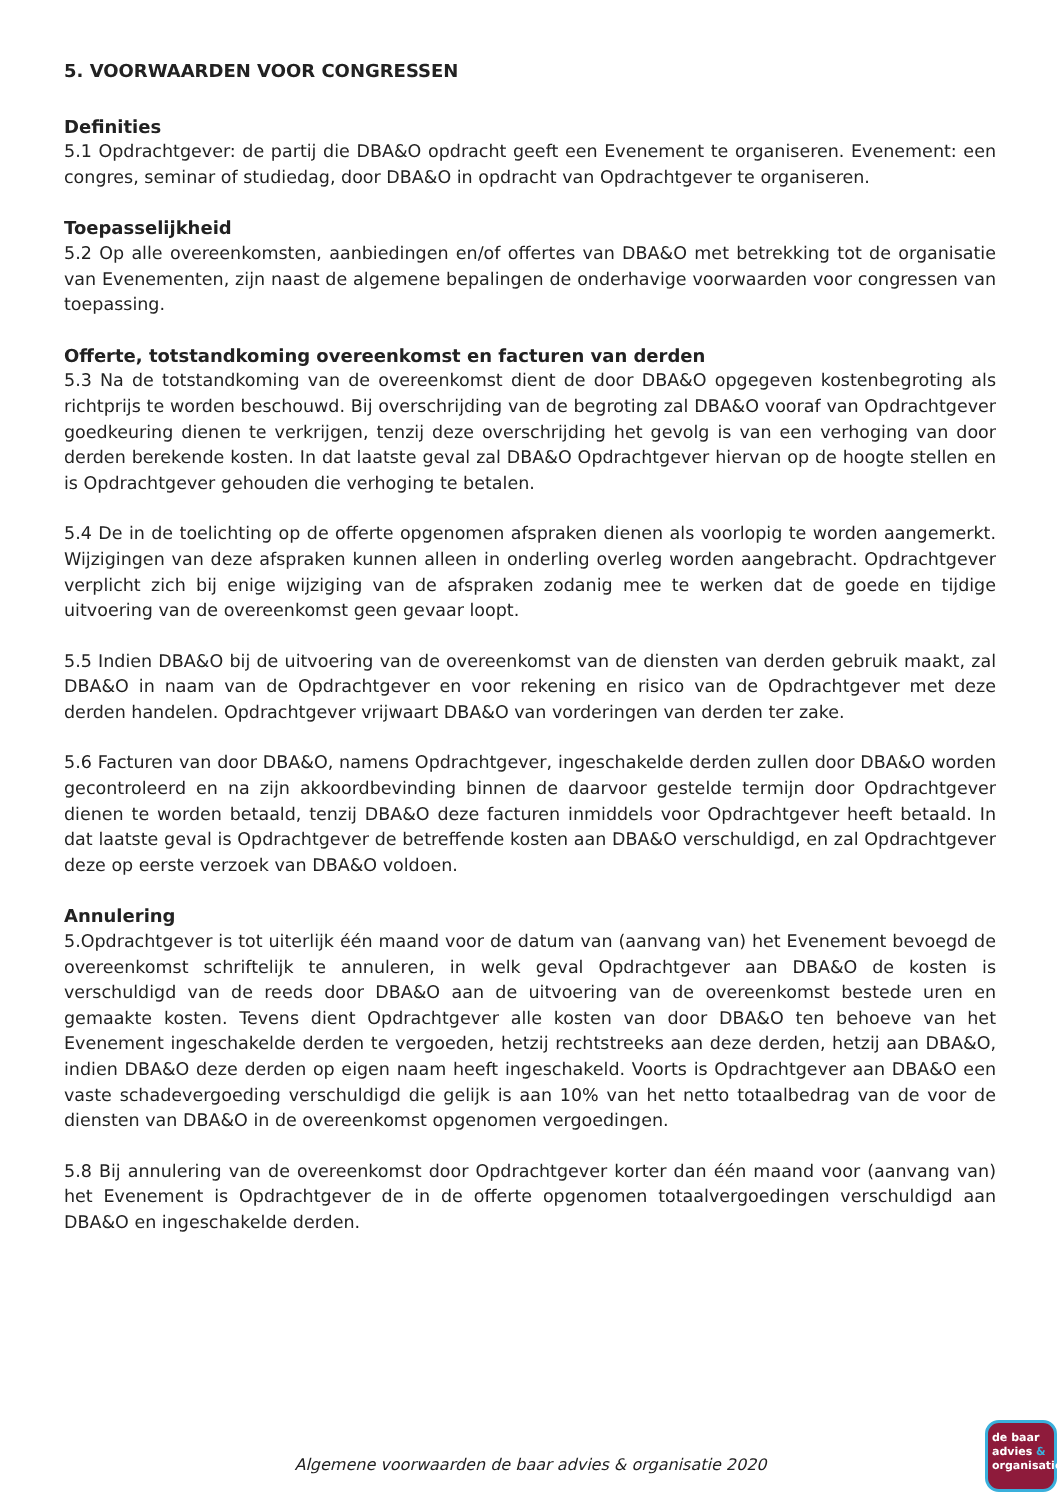5. VOORWAARDEN VOOR CONGRESSEN
Definities
5.1 Opdrachtgever: de partij die DBA&O opdracht geeft een Evenement te organiseren. Evenement: een congres, seminar of studiedag, door DBA&O in opdracht van Opdrachtgever te organiseren.
Toepasselijkheid
5.2 Op alle overeenkomsten, aanbiedingen en/of offertes van DBA&O met betrekking tot de organisatie van Evenementen, zijn naast de algemene bepalingen de onderhavige voorwaarden voor congressen van toepassing.
Offerte, totstandkoming overeenkomst en facturen van derden
5.3 Na de totstandkoming van de overeenkomst dient de door DBA&O opgegeven kostenbegroting als richtprijs te worden beschouwd. Bij overschrijding van de begroting zal DBA&O vooraf van Opdrachtgever goedkeuring dienen te verkrijgen, tenzij deze overschrijding het gevolg is van een verhoging van door derden berekende kosten. In dat laatste geval zal DBA&O Opdrachtgever hiervan op de hoogte stellen en is Opdrachtgever gehouden die verhoging te betalen.
5.4 De in de toelichting op de offerte opgenomen afspraken dienen als voorlopig te worden aangemerkt. Wijzigingen van deze afspraken kunnen alleen in onderling overleg worden aangebracht. Opdrachtgever verplicht zich bij enige wijziging van de afspraken zodanig mee te werken dat de goede en tijdige uitvoering van de overeenkomst geen gevaar loopt.
5.5 Indien DBA&O bij de uitvoering van de overeenkomst van de diensten van derden gebruik maakt, zal DBA&O in naam van de Opdrachtgever en voor rekening en risico van de Opdrachtgever met deze derden handelen. Opdrachtgever vrijwaart DBA&O van vorderingen van derden ter zake.
5.6 Facturen van door DBA&O, namens Opdrachtgever, ingeschakelde derden zullen door DBA&O worden gecontroleerd en na zijn akkoordbevinding binnen de daarvoor gestelde termijn door Opdrachtgever dienen te worden betaald, tenzij DBA&O deze facturen inmiddels voor Opdrachtgever heeft betaald. In dat laatste geval is Opdrachtgever de betreffende kosten aan DBA&O verschuldigd, en zal Opdrachtgever deze op eerste verzoek van DBA&O voldoen.
Annulering
5.Opdrachtgever is tot uiterlijk één maand voor de datum van (aanvang van) het Evenement bevoegd de overeenkomst schriftelijk te annuleren, in welk geval Opdrachtgever aan DBA&O de kosten is verschuldigd van de reeds door DBA&O aan de uitvoering van de overeenkomst bestede uren en gemaakte kosten. Tevens dient Opdrachtgever alle kosten van door DBA&O ten behoeve van het Evenement ingeschakelde derden te vergoeden, hetzij rechtstreeks aan deze derden, hetzij aan DBA&O, indien DBA&O deze derden op eigen naam heeft ingeschakeld. Voorts is Opdrachtgever aan DBA&O een vaste schadevergoeding verschuldigd die gelijk is aan 10% van het netto totaalbedrag van de voor de diensten van DBA&O in de overeenkomst opgenomen vergoedingen.
5.8 Bij annulering van de overeenkomst door Opdrachtgever korter dan één maand voor (aanvang van) het Evenement is Opdrachtgever de in de offerte opgenomen totaalvergoedingen verschuldigd aan DBA&O en ingeschakelde derden.
Algemene voorwaarden de baar advies & organisatie 2020
de baar
advies &
organisatie